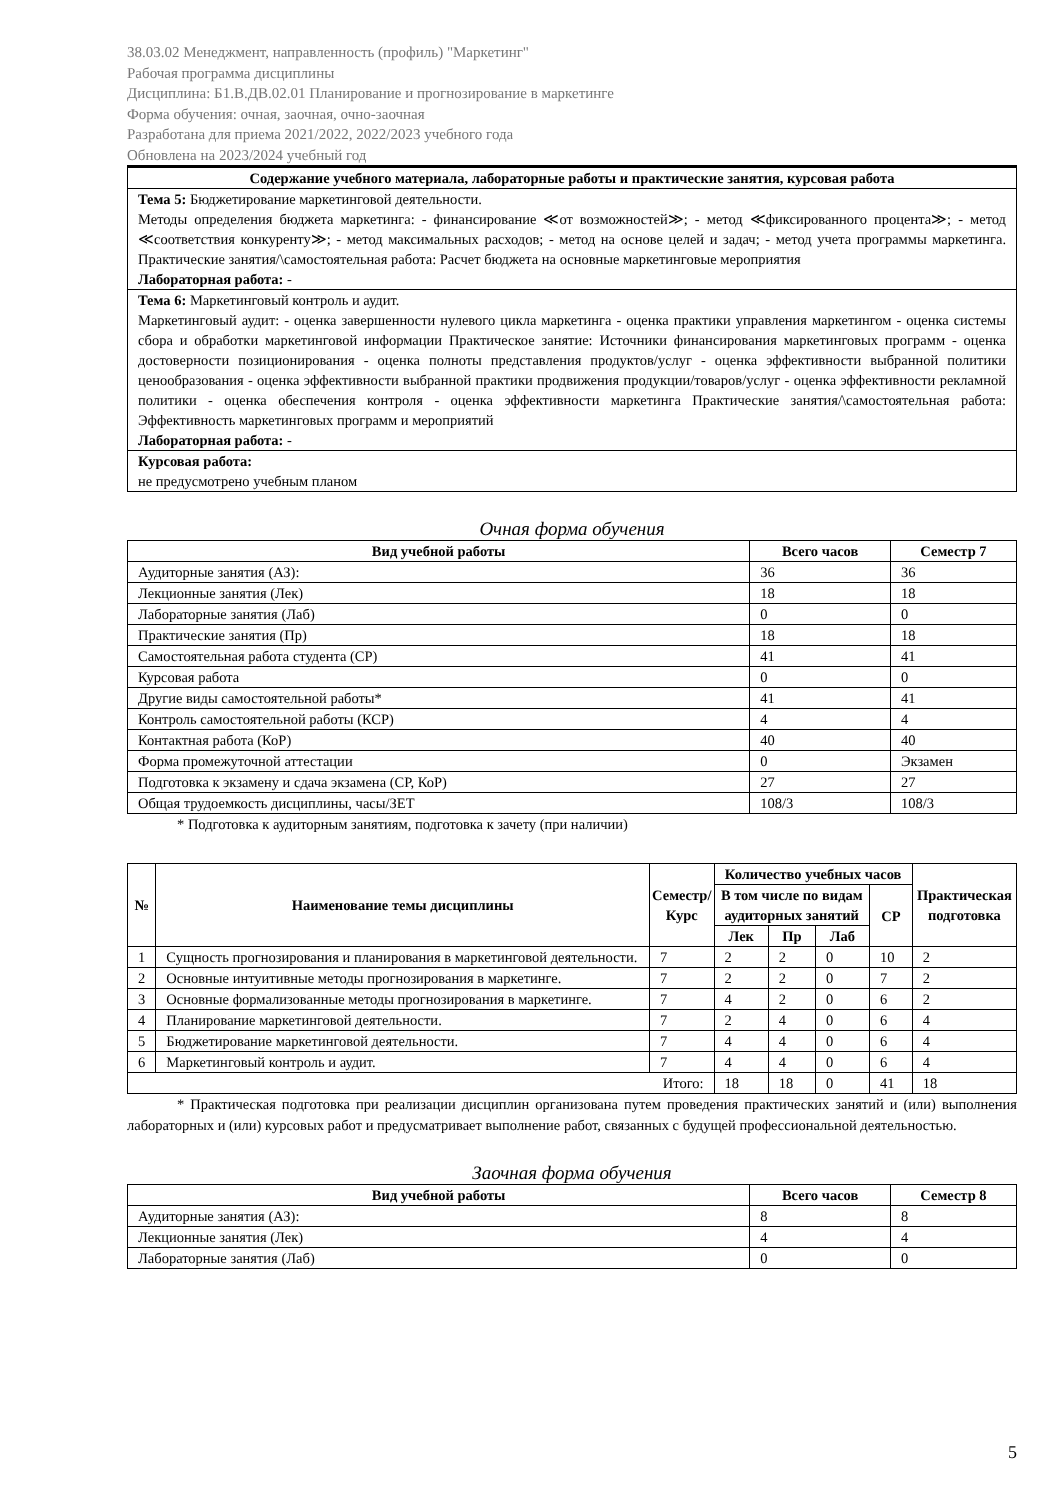38.03.02 Менеджмент, направленность (профиль) "Маркетинг"
Рабочая программа дисциплины
Дисциплина: Б1.В.ДВ.02.01 Планирование и прогнозирование в маркетинге
Форма обучения: очная, заочная, очно-заочная
Разработана для приема 2021/2022, 2022/2023 учебного года
Обновлена на 2023/2024 учебный год
| Содержание учебного материала, лабораторные работы и практические занятия, курсовая работа |
| --- |
| Тема 5: Бюджетирование маркетинговой деятельности. Методы определения бюджета маркетинга: - финансирование ≪от возможностей≫; - метод ≪фиксированного процента≫; - метод ≪соответствия конкуренту≫; - метод максимальных расходов; - метод на основе целей и задач; - метод учета программы маркетинга. Практические занятия/\самостоятельная работа: Расчет бюджета на основные маркетинговые мероприятия Лабораторная работа: - |
| Тема 6: Маркетинговый контроль и аудит. Маркетинговый аудит: - оценка завершенности нулевого цикла маркетинга - оценка практики управления маркетингом - оценка системы сбора и обработки маркетинговой информации Практическое занятие: Источники финансирования маркетинговых программ - оценка достоверности позиционирования - оценка полноты представления продуктов/услуг - оценка эффективности выбранной политики ценообразования - оценка эффективности выбранной практики продвижения продукции/товаров/услуг - оценка эффективности рекламной политики - оценка обеспечения контроля - оценка эффективности маркетинга Практические занятия/\самостоятельная работа: Эффективность маркетинговых программ и мероприятий Лабораторная работа: - |
| Курсовая работа: не предусмотрено учебным планом |
Очная форма обучения
| Вид учебной работы | Всего часов | Семестр 7 |
| --- | --- | --- |
| Аудиторные занятия (АЗ): | 36 | 36 |
| Лекционные занятия (Лек) | 18 | 18 |
| Лабораторные занятия (Лаб) | 0 | 0 |
| Практические занятия (Пр) | 18 | 18 |
| Самостоятельная работа студента (СР) | 41 | 41 |
| Курсовая работа | 0 | 0 |
| Другие виды самостоятельной работы* | 41 | 41 |
| Контроль самостоятельной работы (КСР) | 4 | 4 |
| Контактная работа (КоР) | 40 | 40 |
| Форма промежуточной аттестации | 0 | Экзамен |
| Подготовка к экзамену и сдача экзамена (СР, КоР) | 27 | 27 |
| Общая трудоемкость дисциплины, часы/ЗЕТ | 108/3 | 108/3 |
* Подготовка к аудиторным занятиям, подготовка к зачету (при наличии)
| № | Наименование темы дисциплины | Семестр/ Курс | Количество учебных часов | | | | Практическая подготовка |
| --- | --- | --- | --- | --- | --- | --- | --- |
| | | | В том числе по видам аудиторных занятий | | | СР | |
| | | | Лек | Пр | Лаб | | |
| 1 | Сущность прогнозирования и планирования в маркетинговой деятельности. | 7 | 2 | 2 | 0 | 10 | 2 |
| 2 | Основные интуитивные методы прогнозирования в маркетинге. | 7 | 2 | 2 | 0 | 7 | 2 |
| 3 | Основные формализованные методы прогнозирования в маркетинге. | 7 | 4 | 2 | 0 | 6 | 2 |
| 4 | Планирование маркетинговой деятельности. | 7 | 2 | 4 | 0 | 6 | 4 |
| 5 | Бюджетирование маркетинговой деятельности. | 7 | 4 | 4 | 0 | 6 | 4 |
| 6 | Маркетинговый контроль и аудит. | 7 | 4 | 4 | 0 | 6 | 4 |
| Итого: | | | 18 | 18 | 0 | 41 | 18 |
* Практическая подготовка при реализации дисциплин организована путем проведения практических занятий и (или) выполнения лабораторных и (или) курсовых работ и предусматривает выполнение работ, связанных с будущей профессиональной деятельностью.
Заочная форма обучения
| Вид учебной работы | Всего часов | Семестр 8 |
| --- | --- | --- |
| Аудиторные занятия (АЗ): | 8 | 8 |
| Лекционные занятия (Лек) | 4 | 4 |
| Лабораторные занятия (Лаб) | 0 | 0 |
5